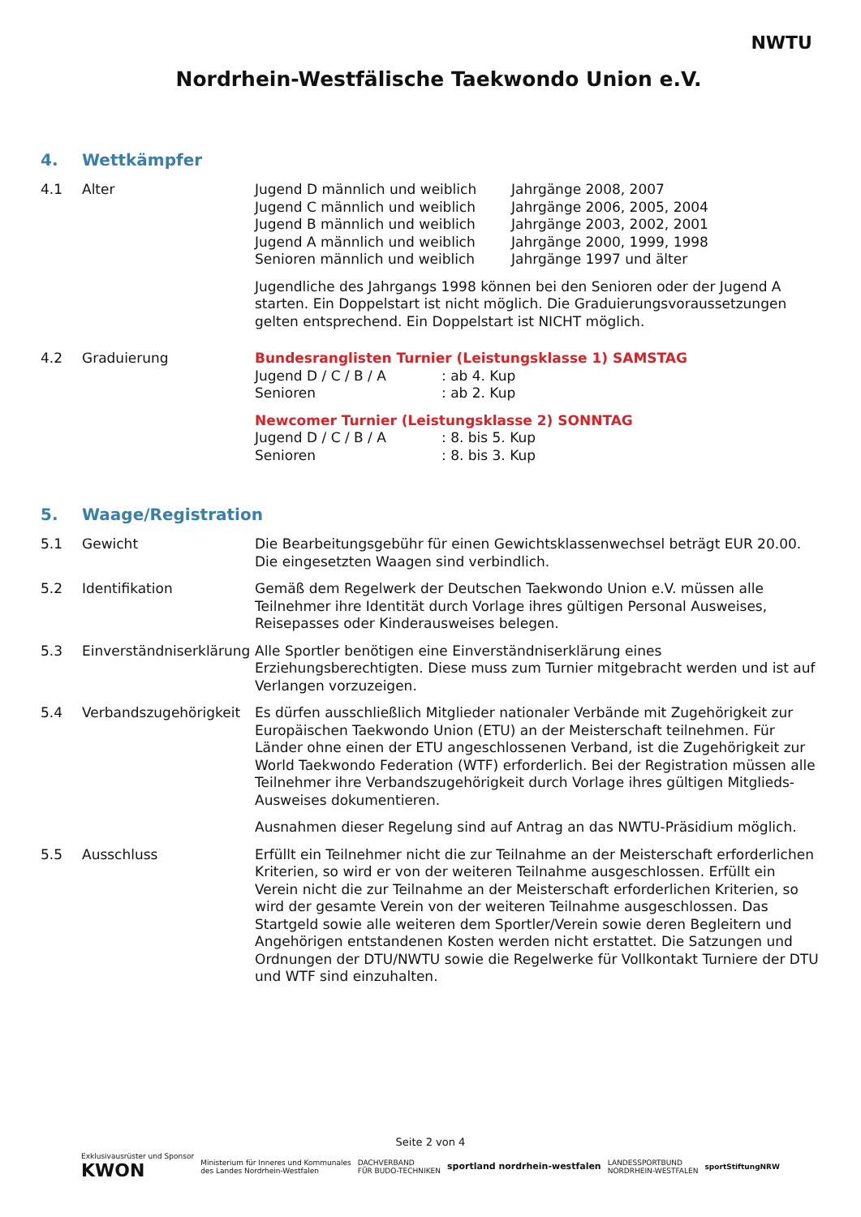Nordrhein-Westfälische Taekwondo Union e.V.
NWTU
4. Wettkämpfer
4.1 Alter Jugend D männlich und weiblich
Jahrgänge 2008, 2007
Jugend C männlich und weiblich
Jahrgänge 2006, 2005, 2004
Jugend B männlich und weiblich
Jahrgänge 2003, 2002, 2001
Jugend A männlich und weiblich
Jahrgänge 2000, 1999, 1998
Senioren männlich und weiblich
Jahrgänge 1997 und älter
Jugendliche des Jahrgangs 1998 können bei den Senioren oder der Jugend A starten. Ein Doppelstart ist nicht möglich. Die Graduierungsvoraussetzungen gelten entsprechend. Ein Doppelstart ist NICHT möglich.
4.2 Graduierung Bundesranglisten Turnier (Leistungsklasse 1) SAMSTAG
Jugend D / C / B / A
: ab 4. Kup
Senioren
: ab 2. Kup
Newcomer Turnier (Leistungsklasse 2) SONNTAG
Jugend D / C / B / A
: 8. bis 5. Kup
Senioren
: 8. bis 3. Kup
5. Waage/Registration
5.1 Gewicht Die Bearbeitungsgebühr für einen Gewichtsklassenwechsel beträgt EUR 20.00. Die eingesetzten Waagen sind verbindlich.
5.2 Identifikation Gemäß dem Regelwerk der Deutschen Taekwondo Union e.V. müssen alle Teilnehmer ihre Identität durch Vorlage ihres gültigen Personal Ausweises, Reisepasses oder Kinderausweises belegen.
5.3 Einverständniserklärung
Alle Sportler benötigen eine Einverständniserklärung eines Erziehungsberechtigten. Diese muss zum Turnier mitgebracht werden und ist auf Verlangen vorzuzeigen.
5.4 Verbandszugehörigkeit
Es dürfen ausschließlich Mitglieder nationaler Verbände mit Zugehörigkeit zur Europäischen Taekwondo Union (ETU) an der Meisterschaft teilnehmen. Für Länder ohne einen der ETU angeschlossenen Verband, ist die Zugehörigkeit zur World Taekwondo Federation (WTF) erforderlich. Bei der Registration müssen alle Teilnehmer ihre Verbandszugehörigkeit durch Vorlage ihres gültigen Mitglieds-Ausweises dokumentieren.
Ausnahmen dieser Regelung sind auf Antrag an das NWTU-Präsidium möglich.
5.5 Ausschluss Erfüllt ein Teilnehmer nicht die zur Teilnahme an der Meisterschaft erforderlichen Kriterien, so wird er von der weiteren Teilnahme ausgeschlossen. Erfüllt ein Verein nicht die zur Teilnahme an der Meisterschaft erforderlichen Kriterien, so wird der gesamte Verein von der weiteren Teilnahme ausgeschlossen. Das Startgeld sowie alle weiteren dem Sportler/Verein sowie deren Begleitern und Angehörigen entstandenen Kosten werden nicht erstattet. Die Satzungen und Ordnungen der DTU/NWTU sowie die Regelwerke für Vollkontakt Turniere der DTU und WTF sind einzuhalten.
Seite 2 von 4
Exklusivausrüster und Sponsor
KWON
Ministerium für Inneres und Kommunales
des Landes Nordrhein-Westfalen
DACHVERBAND
FÜR BUDO-TECHNIKEN
sportland nordrhein-westfalen
LANDESSPORTBUND
NORDRHEIN-WESTFALEN
sportStiftungNRW